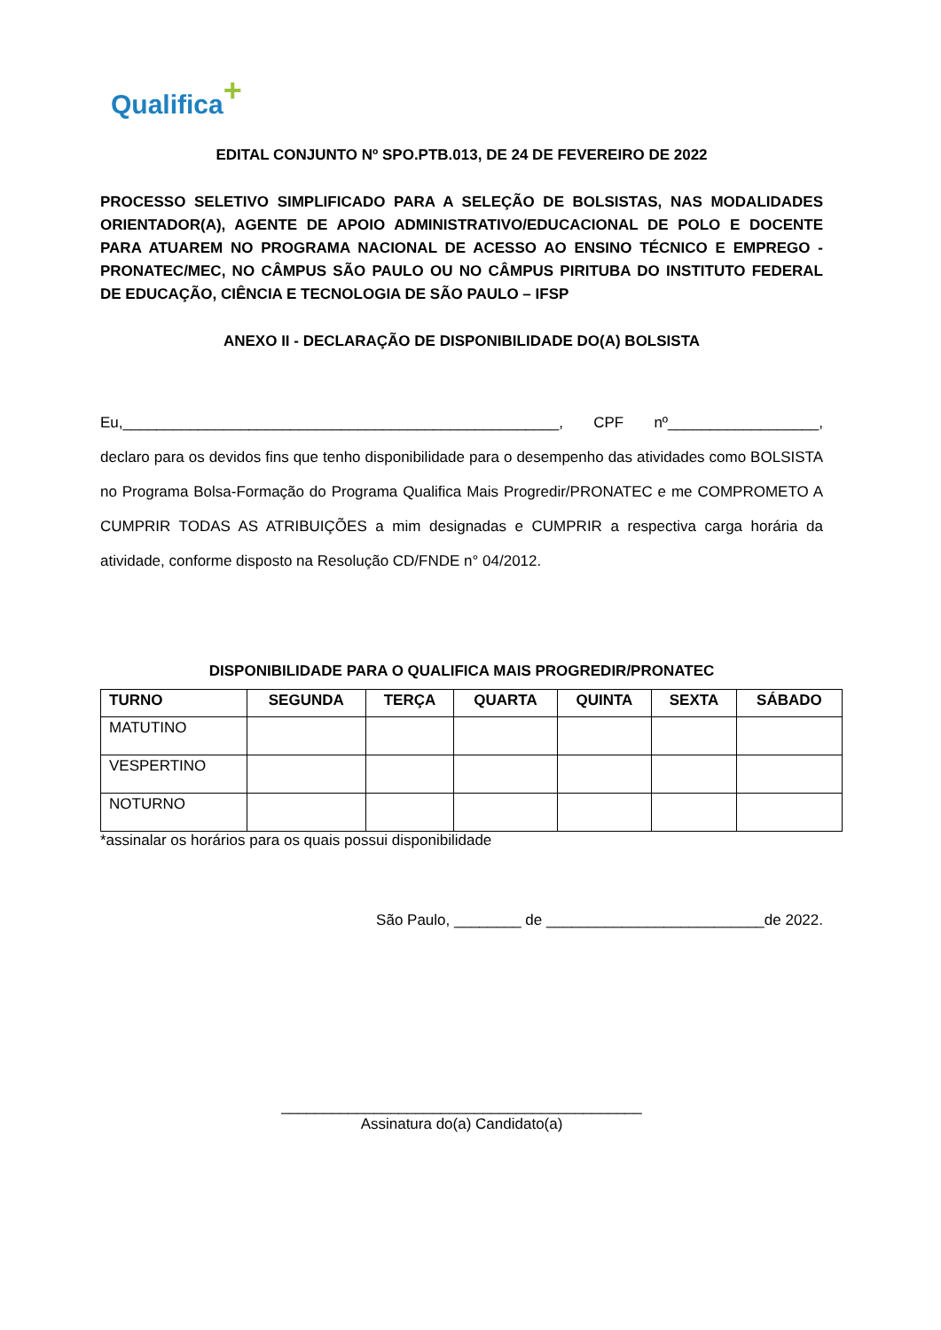Qualifica+
EDITAL CONJUNTO Nº SPO.PTB.013, DE 24 DE FEVEREIRO DE 2022
PROCESSO SELETIVO SIMPLIFICADO PARA A SELEÇÃO DE BOLSISTAS, NAS MODALIDADES ORIENTADOR(A), AGENTE DE APOIO ADMINISTRATIVO/EDUCACIONAL DE POLO E DOCENTE PARA ATUAREM NO PROGRAMA NACIONAL DE ACESSO AO ENSINO TÉCNICO E EMPREGO - PRONATEC/MEC, NO CÂMPUS SÃO PAULO OU NO CÂMPUS PIRITUBA DO INSTITUTO FEDERAL DE EDUCAÇÃO, CIÊNCIA E TECNOLOGIA DE SÃO PAULO – IFSP
ANEXO II - DECLARAÇÃO DE DISPONIBILIDADE DO(A) BOLSISTA
Eu,____________________________________________________, CPF nº__________________, declaro para os devidos fins que tenho disponibilidade para o desempenho das atividades como BOLSISTA no Programa Bolsa-Formação do Programa Qualifica Mais Progredir/PRONATEC e me COMPROMETO A CUMPRIR TODAS AS ATRIBUIÇÕES a mim designadas e CUMPRIR a respectiva carga horária da atividade, conforme disposto na Resolução CD/FNDE n° 04/2012.
DISPONIBILIDADE PARA O QUALIFICA MAIS PROGREDIR/PRONATEC
| TURNO | SEGUNDA | TERÇA | QUARTA | QUINTA | SEXTA | SÁBADO |
| --- | --- | --- | --- | --- | --- | --- |
| MATUTINO | | | | | | |
| VESPERTINO | | | | | | |
| NOTURNO | | | | | | |
*assinalar os horários para os quais possui disponibilidade
São Paulo, ________ de __________________________de 2022.
___________________________________________
Assinatura do(a) Candidato(a)